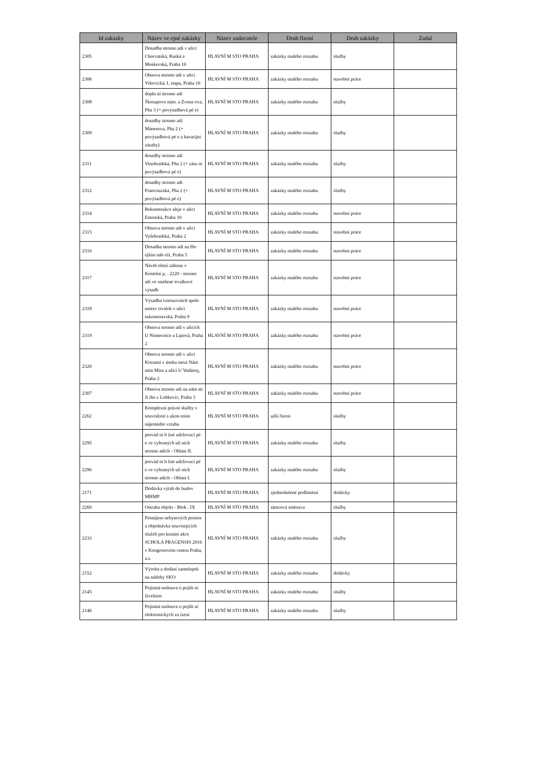| Id zakazky | Název ve ejné zakázky | Název zadavatele | Druh řízení | Druh zakázky | Zadal |
| --- | --- | --- | --- | --- | --- |
| 2305 | Dosadba stromo adí v ulici Chorvatská, Ruská a Moskevská, Praha 10 | HLAVNÍ M STO PRAHA | zakázky malého rozsahu | služby | |
| 2306 | Obnova stromo adí v ulici Vršovická, I. etapa, Praha 10 | HLAVNÍ M STO PRAHA | zakázky malého rozsahu | stavební práce | |
| 2308 | dopln ní stromo adí Škroupovo nám. a Zvona ova, Pha 3 (+ povýsadbová pé e) | HLAVNÍ M STO PRAHA | zakázky malého rozsahu | služby | |
| 2309 | dosadby stromo adí Mánesova, Pha 2 (+ povýsadbová pé e a havarijní zásahy) | HLAVNÍ M STO PRAHA | zakázky malého rozsahu | služby | |
| 2311 | dosadby stromo adí Vinohradská, Pha 2 (+ záru ní povýsadbová pé e) | HLAVNÍ M STO PRAHA | zakázky malého rozsahu | služby | |
| 2312 | dosadby stromo adí Francouzská, Pha 2 (+ povýsadbová pé e) | HLAVNÍ M STO PRAHA | zakázky malého rozsahu | služby | |
| 2314 | Rekonstrukce aleje v ulici Estonská, Praha 10 | HLAVNÍ M STO PRAHA | zakázky malého rozsahu | stavební práce | |
| 2315 | Obnova stromo adí v ulici Vyšehradská, Praha 2 | HLAVNÍ M STO PRAHA | zakázky malého rozsahu | stavební práce | |
| 2316 | Dosadba stromo adí na Ho ejším náb eží, Praha 5 | HLAVNÍ M STO PRAHA | zakázky malého rozsahu | stavební práce | |
| 2317 | Návrh ešení záhonu v Kostelní p. . 2220 - stromo adí ve smíšené trvalkové výsadb | HLAVNÍ M STO PRAHA | zakázky malého rozsahu | stavební práce | |
| 2318 | Výsadba extenzivních spole enstev trvalek v ulici eskomoravská, Praha 9 | HLAVNÍ M STO PRAHA | zakázky malého rozsahu | stavební práce | |
| 2319 | Obnova stromo adí v ulicích U Nemocnice a Lípová, Praha 2 | HLAVNÍ M STO PRAHA | zakázky malého rozsahu | stavební práce | |
| 2320 | Obnova stromo adí v ulici Korunní v úseku mezi Nám stím Míru a ulicí U Vodárny, Praha 2 | HLAVNÍ M STO PRAHA | zakázky malého rozsahu | stavební práce | |
| 2307 | Obnova stromo adí na nám stí Ji ího z Lobkovic, Praha 3 | HLAVNÍ M STO PRAHA | zakázky malého rozsahu | stavební práce | |
| 2262 | Komplexní právní služby v souvislosti s ukon ením nájemního vztahu | HLAVNÍ M STO PRAHA | užší řízení | služby | |
| 2295 | provád ní b žné udržovací pé e ve vybraných uli ních stromo adích - Oblast II. | HLAVNÍ M STO PRAHA | zakázky malého rozsahu | služby | |
| 2296 | provád ní b žné udržovací pé e ve vybraných uli ních stromo adích - Oblast I. | HLAVNÍ M STO PRAHA | zakázky malého rozsahu | služby | |
| 2171 | Dodávka výtah do budov MHMP | HLAVNÍ M STO PRAHA | zjednodušené podlimitní | dodávky | |
| 2260 | Ostraha objekt - Blok . IX | HLAVNÍ M STO PRAHA | rámcová smlouva | služby | |
| 2233 | Pronájem nebytových prostor a objednávka souvisejících služeb pro konání akce SCHOLA PRAGENSIS 2016 v Kongresovém centru Praha, a.s. | HLAVNÍ M STO PRAHA | zakázky malého rozsahu | služby | |
| 2152 | Výroba a dodání samolepek na nádoby SKO | HLAVNÍ M STO PRAHA | zakázky malého rozsahu | dodávky | |
| 2145 | Pojistná smlouva o pojišt ní živelním | HLAVNÍ M STO PRAHA | zakázky malého rozsahu | služby | |
| 2146 | Pojistná smlouva o pojišt ní elektronických za ízení | HLAVNÍ M STO PRAHA | zakázky malého rozsahu | služby | |